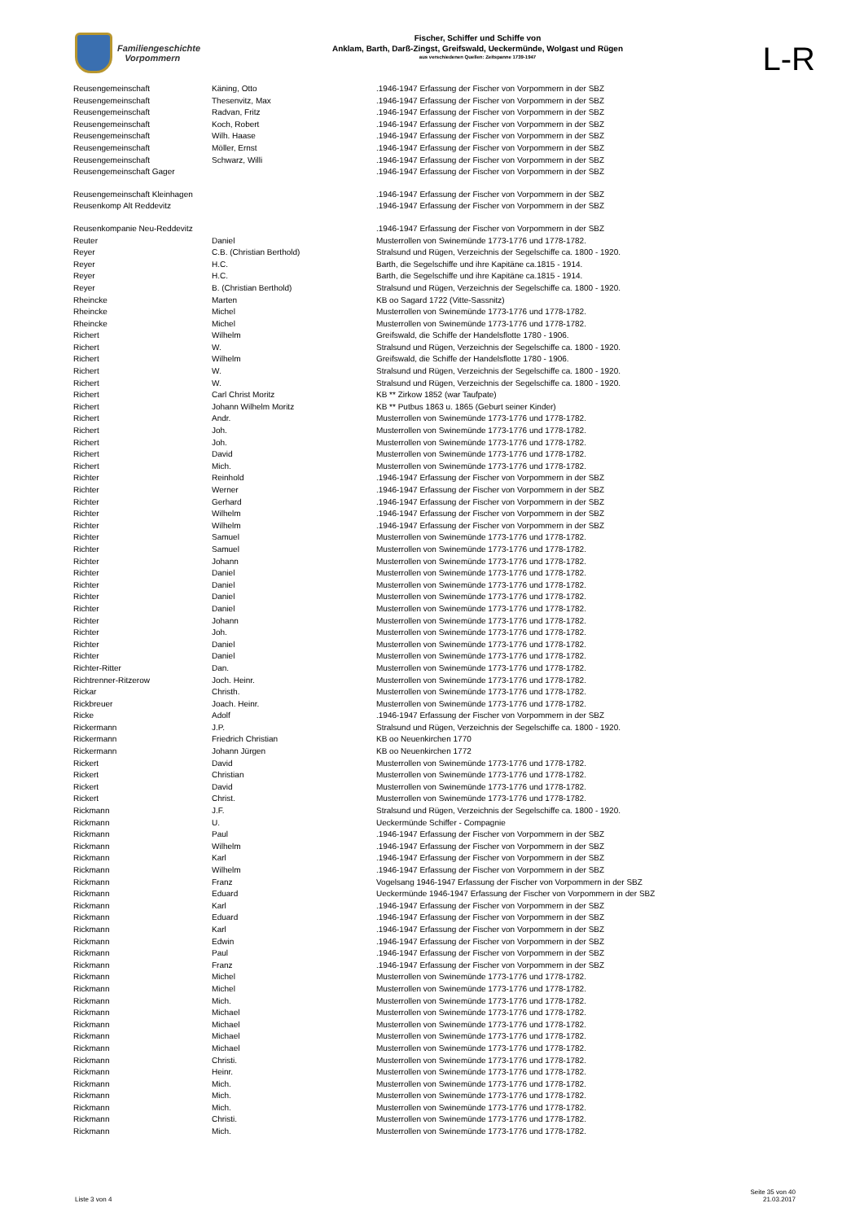Familiengeschichte
Vorpommern
Fischer, Schiffer und Schiffe von
Anklam, Barth, Darß-Zingst, Greifswald, Ueckermünde, Wolgast und Rügen
aus verschiedenen Quellen: Zeitspanne 1739-1947
L-R
| Reusengemeinschaft | Käning, Otto | .1946-1947 Erfassung der Fischer von Vorpommern in der SBZ |
| Reusengemeinschaft | Thesenvitz, Max | .1946-1947 Erfassung der Fischer von Vorpommern in der SBZ |
| Reusengemeinschaft | Radvan, Fritz | .1946-1947 Erfassung der Fischer von Vorpommern in der SBZ |
| Reusengemeinschaft | Koch, Robert | .1946-1947 Erfassung der Fischer von Vorpommern in der SBZ |
| Reusengemeinschaft | Wilh. Haase | .1946-1947 Erfassung der Fischer von Vorpommern in der SBZ |
| Reusengemeinschaft | Möller, Ernst | .1946-1947 Erfassung der Fischer von Vorpommern in der SBZ |
| Reusengemeinschaft | Schwarz, Willi | .1946-1947 Erfassung der Fischer von Vorpommern in der SBZ |
| Reusengemeinschaft Gager | | .1946-1947 Erfassung der Fischer von Vorpommern in der SBZ |
| Reusengemeinschaft Kleinhagen | | .1946-1947 Erfassung der Fischer von Vorpommern in der SBZ |
| Reusenkomp Alt Reddevitz | | .1946-1947 Erfassung der Fischer von Vorpommern in der SBZ |
| Reusenkompanie Neu-Reddevitz | | .1946-1947 Erfassung der Fischer von Vorpommern in der SBZ |
| Reuter | Daniel | Musterrollen von Swinemünde 1773-1776 und 1778-1782. |
| Reyer | C.B. (Christian Berthold) | Stralsund und Rügen, Verzeichnis der Segelschiffe ca. 1800 - 1920. |
| Reyer | H.C. | Barth, die Segelschiffe und ihre Kapitäne ca.1815 - 1914. |
| Reyer | H.C. | Barth, die Segelschiffe und ihre Kapitäne ca.1815 - 1914. |
| Reyer | B. (Christian Berthold) | Stralsund und Rügen, Verzeichnis der Segelschiffe ca. 1800 - 1920. |
| Rheincke | Marten | KB oo Sagard 1722 (Vitte-Sassnitz) |
| Rheincke | Michel | Musterrollen von Swinemünde 1773-1776 und 1778-1782. |
| Rheincke | Michel | Musterrollen von Swinemünde 1773-1776 und 1778-1782. |
| Richert | Wilhelm | Greifswald, die Schiffe der Handelsflotte 1780 - 1906. |
| Richert | W. | Stralsund und Rügen, Verzeichnis der Segelschiffe ca. 1800 - 1920. |
| Richert | Wilhelm | Greifswald, die Schiffe der Handelsflotte 1780 - 1906. |
| Richert | W. | Stralsund und Rügen, Verzeichnis der Segelschiffe ca. 1800 - 1920. |
| Richert | W. | Stralsund und Rügen, Verzeichnis der Segelschiffe ca. 1800 - 1920. |
| Richert | Carl Christ Moritz | KB ** Zirkow 1852 (war Taufpate) |
| Richert | Johann Wilhelm Moritz | KB ** Putbus 1863 u. 1865 (Geburt seiner Kinder) |
| Richert | Andr. | Musterrollen von Swinemünde 1773-1776 und 1778-1782. |
| Richert | Joh. | Musterrollen von Swinemünde 1773-1776 und 1778-1782. |
| Richert | Joh. | Musterrollen von Swinemünde 1773-1776 und 1778-1782. |
| Richert | David | Musterrollen von Swinemünde 1773-1776 und 1778-1782. |
| Richert | Mich. | Musterrollen von Swinemünde 1773-1776 und 1778-1782. |
| Richter | Reinhold | .1946-1947 Erfassung der Fischer von Vorpommern in der SBZ |
| Richter | Werner | .1946-1947 Erfassung der Fischer von Vorpommern in der SBZ |
| Richter | Gerhard | .1946-1947 Erfassung der Fischer von Vorpommern in der SBZ |
| Richter | Wilhelm | .1946-1947 Erfassung der Fischer von Vorpommern in der SBZ |
| Richter | Wilhelm | .1946-1947 Erfassung der Fischer von Vorpommern in der SBZ |
| Richter | Samuel | Musterrollen von Swinemünde 1773-1776 und 1778-1782. |
| Richter | Samuel | Musterrollen von Swinemünde 1773-1776 und 1778-1782. |
| Richter | Johann | Musterrollen von Swinemünde 1773-1776 und 1778-1782. |
| Richter | Daniel | Musterrollen von Swinemünde 1773-1776 und 1778-1782. |
| Richter | Daniel | Musterrollen von Swinemünde 1773-1776 und 1778-1782. |
| Richter | Daniel | Musterrollen von Swinemünde 1773-1776 und 1778-1782. |
| Richter | Daniel | Musterrollen von Swinemünde 1773-1776 und 1778-1782. |
| Richter | Johann | Musterrollen von Swinemünde 1773-1776 und 1778-1782. |
| Richter | Joh. | Musterrollen von Swinemünde 1773-1776 und 1778-1782. |
| Richter | Daniel | Musterrollen von Swinemünde 1773-1776 und 1778-1782. |
| Richter | Daniel | Musterrollen von Swinemünde 1773-1776 und 1778-1782. |
| Richter-Ritter | Dan. | Musterrollen von Swinemünde 1773-1776 und 1778-1782. |
| Richtrenner-Ritzerow | Joch. Heinr. | Musterrollen von Swinemünde 1773-1776 und 1778-1782. |
| Rickar | Christh. | Musterrollen von Swinemünde 1773-1776 und 1778-1782. |
| Rickbreuer | Joach. Heinr. | Musterrollen von Swinemünde 1773-1776 und 1778-1782. |
| Ricke | Adolf | .1946-1947 Erfassung der Fischer von Vorpommern in der SBZ |
| Rickermann | J.P. | Stralsund und Rügen, Verzeichnis der Segelschiffe ca. 1800 - 1920. |
| Rickermann | Friedrich Christian | KB oo Neuenkirchen 1770 |
| Rickermann | Johann Jürgen | KB oo Neuenkirchen 1772 |
| Rickert | David | Musterrollen von Swinemünde 1773-1776 und 1778-1782. |
| Rickert | Christian | Musterrollen von Swinemünde 1773-1776 und 1778-1782. |
| Rickert | David | Musterrollen von Swinemünde 1773-1776 und 1778-1782. |
| Rickert | Christ. | Musterrollen von Swinemünde 1773-1776 und 1778-1782. |
| Rickmann | J.F. | Stralsund und Rügen, Verzeichnis der Segelschiffe ca. 1800 - 1920. |
| Rickmann | U. | Ueckermünde Schiffer - Compagnie |
| Rickmann | Paul | .1946-1947 Erfassung der Fischer von Vorpommern in der SBZ |
| Rickmann | Wilhelm | .1946-1947 Erfassung der Fischer von Vorpommern in der SBZ |
| Rickmann | Karl | .1946-1947 Erfassung der Fischer von Vorpommern in der SBZ |
| Rickmann | Wilhelm | .1946-1947 Erfassung der Fischer von Vorpommern in der SBZ |
| Rickmann | Franz | Vogelsang 1946-1947 Erfassung der Fischer von Vorpommern in der SBZ |
| Rickmann | Eduard | Ueckermünde 1946-1947 Erfassung der Fischer von Vorpommern in der SBZ |
| Rickmann | Karl | .1946-1947 Erfassung der Fischer von Vorpommern in der SBZ |
| Rickmann | Eduard | .1946-1947 Erfassung der Fischer von Vorpommern in der SBZ |
| Rickmann | Karl | .1946-1947 Erfassung der Fischer von Vorpommern in der SBZ |
| Rickmann | Edwin | .1946-1947 Erfassung der Fischer von Vorpommern in der SBZ |
| Rickmann | Paul | .1946-1947 Erfassung der Fischer von Vorpommern in der SBZ |
| Rickmann | Franz | .1946-1947 Erfassung der Fischer von Vorpommern in der SBZ |
| Rickmann | Michel | Musterrollen von Swinemünde 1773-1776 und 1778-1782. |
| Rickmann | Michel | Musterrollen von Swinemünde 1773-1776 und 1778-1782. |
| Rickmann | Mich. | Musterrollen von Swinemünde 1773-1776 und 1778-1782. |
| Rickmann | Michael | Musterrollen von Swinemünde 1773-1776 und 1778-1782. |
| Rickmann | Michael | Musterrollen von Swinemünde 1773-1776 und 1778-1782. |
| Rickmann | Michael | Musterrollen von Swinemünde 1773-1776 und 1778-1782. |
| Rickmann | Michael | Musterrollen von Swinemünde 1773-1776 und 1778-1782. |
| Rickmann | Christi. | Musterrollen von Swinemünde 1773-1776 und 1778-1782. |
| Rickmann | Heinr. | Musterrollen von Swinemünde 1773-1776 und 1778-1782. |
| Rickmann | Mich. | Musterrollen von Swinemünde 1773-1776 und 1778-1782. |
| Rickmann | Mich. | Musterrollen von Swinemünde 1773-1776 und 1778-1782. |
| Rickmann | Mich. | Musterrollen von Swinemünde 1773-1776 und 1778-1782. |
| Rickmann | Christi. | Musterrollen von Swinemünde 1773-1776 und 1778-1782. |
| Rickmann | Mich. | Musterrollen von Swinemünde 1773-1776 und 1778-1782. |
Liste 3 von 4
Seite 35 von 40
21.03.2017